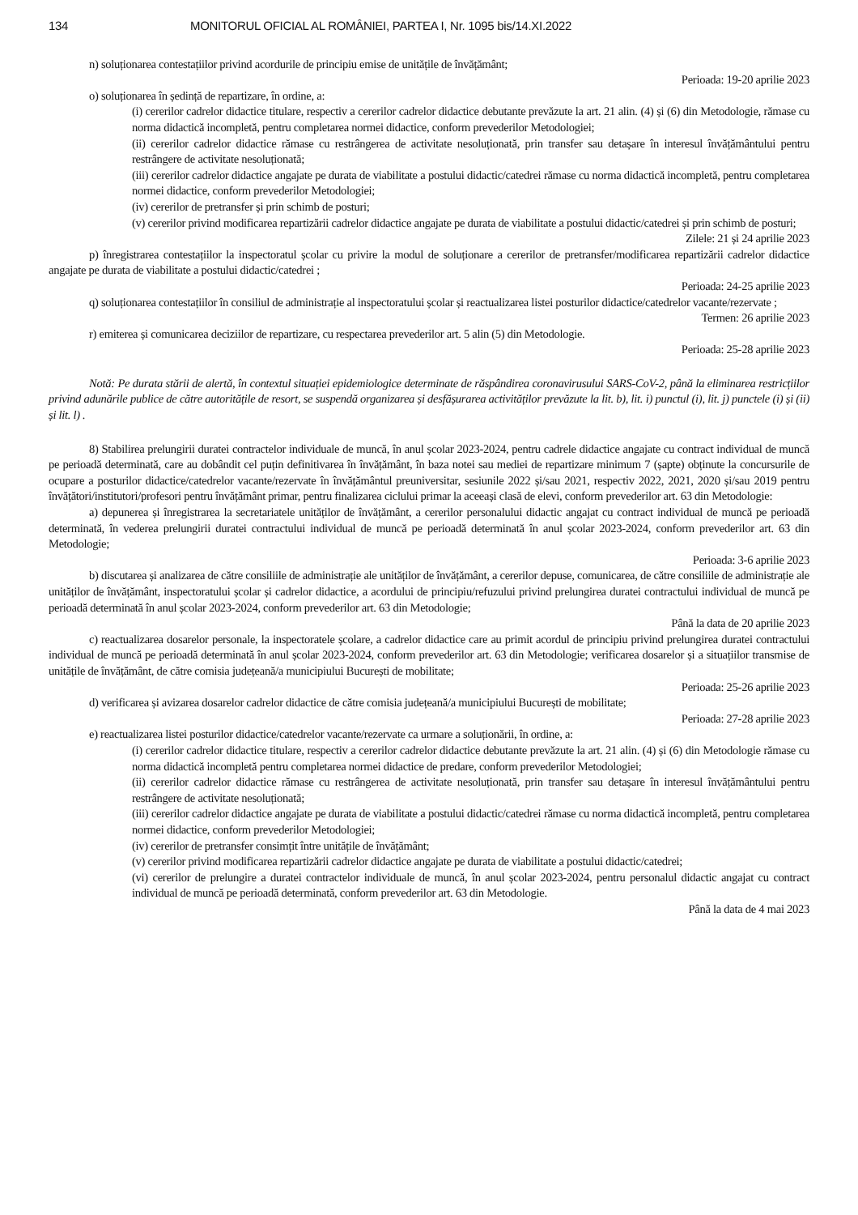134 MONITORUL OFICIAL AL ROMÂNIEI, PARTEA I, Nr. 1095 bis/14.XI.2022
n) soluționarea contestațiilor privind acordurile de principiu emise de unitățile de învățământ;
Perioada: 19-20 aprilie 2023
o) soluționarea în ședință de repartizare, în ordine, a:
(i) cererilor cadrelor didactice titulare, respectiv a cererilor cadrelor didactice debutante prevăzute la art. 21 alin. (4) și (6) din Metodologie, rămase cu norma didactică incompletă, pentru completarea normei didactice, conform prevederilor Metodologiei;
(ii) cererilor cadrelor didactice rămase cu restrângerea de activitate nesoluționată, prin transfer sau detașare în interesul învățământului pentru restrângere de activitate nesoluționată;
(iii) cererilor cadrelor didactice angajate pe durata de viabilitate a postului didactic/catedrei rămase cu norma didactică incompletă, pentru completarea normei didactice, conform prevederilor Metodologiei;
(iv) cererilor de pretransfer și prin schimb de posturi;
(v) cererilor privind modificarea repartizării cadrelor didactice angajate pe durata de viabilitate a postului didactic/catedrei și prin schimb de posturi;
Zilele: 21 și 24 aprilie 2023
p) înregistrarea contestațiilor la inspectoratul școlar cu privire la modul de soluționare a cererilor de pretransfer/modificarea repartizării cadrelor didactice angajate pe durata de viabilitate a postului didactic/catedrei ;
Perioada: 24-25 aprilie 2023
q) soluționarea contestațiilor în consiliul de administrație al inspectoratului școlar și reactualizarea listei posturilor didactice/catedrelor vacante/rezervate ;
Termen: 26 aprilie 2023
r) emiterea și comunicarea deciziilor de repartizare, cu respectarea prevederilor art. 5 alin (5) din Metodologie.
Perioada: 25-28 aprilie 2023
Notă: Pe durata stării de alertă, în contextul situației epidemiologice determinate de răspândirea coronavirusului SARS-CoV-2, până la eliminarea restricțiilor privind adunările publice de către autoritățile de resort, se suspendă organizarea și desfășurarea activităților prevăzute la lit. b), lit. i) punctul (i), lit. j) punctele (i) și (ii) și lit. l) .
8) Stabilirea prelungirii duratei contractelor individuale de muncă, în anul școlar 2023-2024, pentru cadrele didactice angajate cu contract individual de muncă pe perioadă determinată, care au dobândit cel puțin definitivarea în învățământ, în baza notei sau mediei de repartizare minimum 7 (șapte) obținute la concursurile de ocupare a posturilor didactice/catedrelor vacante/rezervate în învățământul preuniversitar, sesiunile 2022 și/sau 2021, respectiv 2022, 2021, 2020 și/sau 2019 pentru învățători/institutori/profesori pentru învățământ primar, pentru finalizarea ciclului primar la aceeași clasă de elevi, conform prevederilor art. 63 din Metodologie:
a) depunerea și înregistrarea la secretariatele unităților de învățământ, a cererilor personalului didactic angajat cu contract individual de muncă pe perioadă determinată, în vederea prelungirii duratei contractului individual de muncă pe perioadă determinată în anul școlar 2023-2024, conform prevederilor art. 63 din Metodologie;
Perioada: 3-6 aprilie 2023
b) discutarea și analizarea de către consiliile de administrație ale unităților de învățământ, a cererilor depuse, comunicarea, de către consiliile de administrație ale unităților de învățământ, inspectoratului școlar și cadrelor didactice, a acordului de principiu/refuzului privind prelungirea duratei contractului individual de muncă pe perioadă determinată în anul școlar 2023-2024, conform prevederilor art. 63 din Metodologie;
Până la data de 20 aprilie 2023
c) reactualizarea dosarelor personale, la inspectoratele școlare, a cadrelor didactice care au primit acordul de principiu privind prelungirea duratei contractului individual de muncă pe perioadă determinată în anul școlar 2023-2024, conform prevederilor art. 63 din Metodologie; verificarea dosarelor și a situațiilor transmise de unitățile de învățământ, de către comisia județeană/a municipiului București de mobilitate;
Perioada: 25-26 aprilie 2023
d) verificarea și avizarea dosarelor cadrelor didactice de către comisia județeană/a municipiului București de mobilitate;
Perioada: 27-28 aprilie 2023
e) reactualizarea listei posturilor didactice/catedrelor vacante/rezervate ca urmare a soluționării, în ordine, a:
(i) cererilor cadrelor didactice titulare, respectiv a cererilor cadrelor didactice debutante prevăzute la art. 21 alin. (4) și (6) din Metodologie rămase cu norma didactică incompletă pentru completarea normei didactice de predare, conform prevederilor Metodologiei;
(ii) cererilor cadrelor didactice rămase cu restrângerea de activitate nesoluționată, prin transfer sau detașare în interesul învățământului pentru restrângere de activitate nesoluționată;
(iii) cererilor cadrelor didactice angajate pe durata de viabilitate a postului didactic/catedrei rămase cu norma didactică incompletă, pentru completarea normei didactice, conform prevederilor Metodologiei;
(iv) cererilor de pretransfer consimțit între unitățile de învățământ;
(v) cererilor privind modificarea repartizării cadrelor didactice angajate pe durata de viabilitate a postului didactic/catedrei;
(vi) cererilor de prelungire a duratei contractelor individuale de muncă, în anul școlar 2023-2024, pentru personalul didactic angajat cu contract individual de muncă pe perioadă determinată, conform prevederilor art. 63 din Metodologie.
Până la data de 4 mai 2023